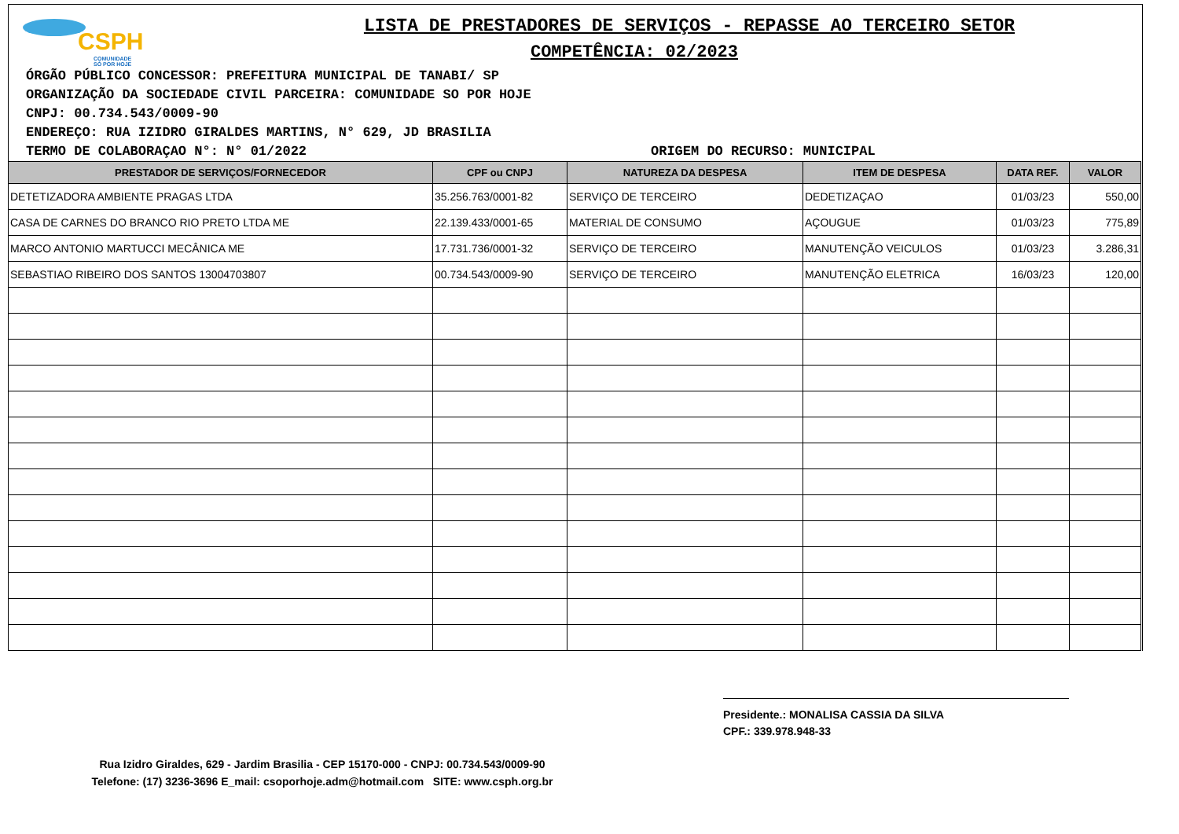CSPH
COMUNIDADE
SÓ POR HOJE
LISTA DE PRESTADORES DE SERVIÇOS - REPASSE AO TERCEIRO SETOR
COMPETÊNCIA: 02/2023
ÓRGÃO PÚBLICO CONCESSOR: PREFEITURA MUNICIPAL DE TANABI/ SP
ORGANIZAÇÃO DA SOCIEDADE CIVIL PARCEIRA: COMUNIDADE SO POR HOJE
CNPJ: 00.734.543/0009-90
ENDEREÇO: RUA IZIDRO GIRALDES MARTINS, N° 629, JD BRASILIA
TERMO DE COLABORAÇAO N°: N° 01/2022 ORIGEM DO RECURSO: MUNICIPAL
| PRESTADOR DE SERVIÇOS/FORNECEDOR | CPF ou CNPJ | NATUREZA DA DESPESA | ITEM DE DESPESA | DATA REF. | VALOR |
| --- | --- | --- | --- | --- | --- |
| DETETIZADORA AMBIENTE PRAGAS LTDA | 35.256.763/0001-82 | SERVIÇO DE TERCEIRO | DEDETIZAÇAO | 01/03/23 | 550,00 |
| CASA DE CARNES DO BRANCO RIO PRETO LTDA ME | 22.139.433/0001-65 | MATERIAL DE CONSUMO | AÇOUGUE | 01/03/23 | 775,89 |
| MARCO ANTONIO MARTUCCI MECÂNICA ME | 17.731.736/0001-32 | SERVIÇO DE TERCEIRO | MANUTENÇÃO VEICULOS | 01/03/23 | 3.286,31 |
| SEBASTIAO RIBEIRO DOS SANTOS 13004703807 | 00.734.543/0009-90 | SERVIÇO DE TERCEIRO | MANUTENÇÃO ELETRICA | 16/03/23 | 120,00 |
Presidente.: MONALISA CASSIA DA SILVA
CPF.: 339.978.948-33
Rua Izidro Giraldes, 629 - Jardim Brasilia - CEP 15170-000 - CNPJ: 00.734.543/0009-90
Telefone: (17) 3236-3696 E_mail: csoporhoje.adm@hotmail.com SITE: www.csph.org.br